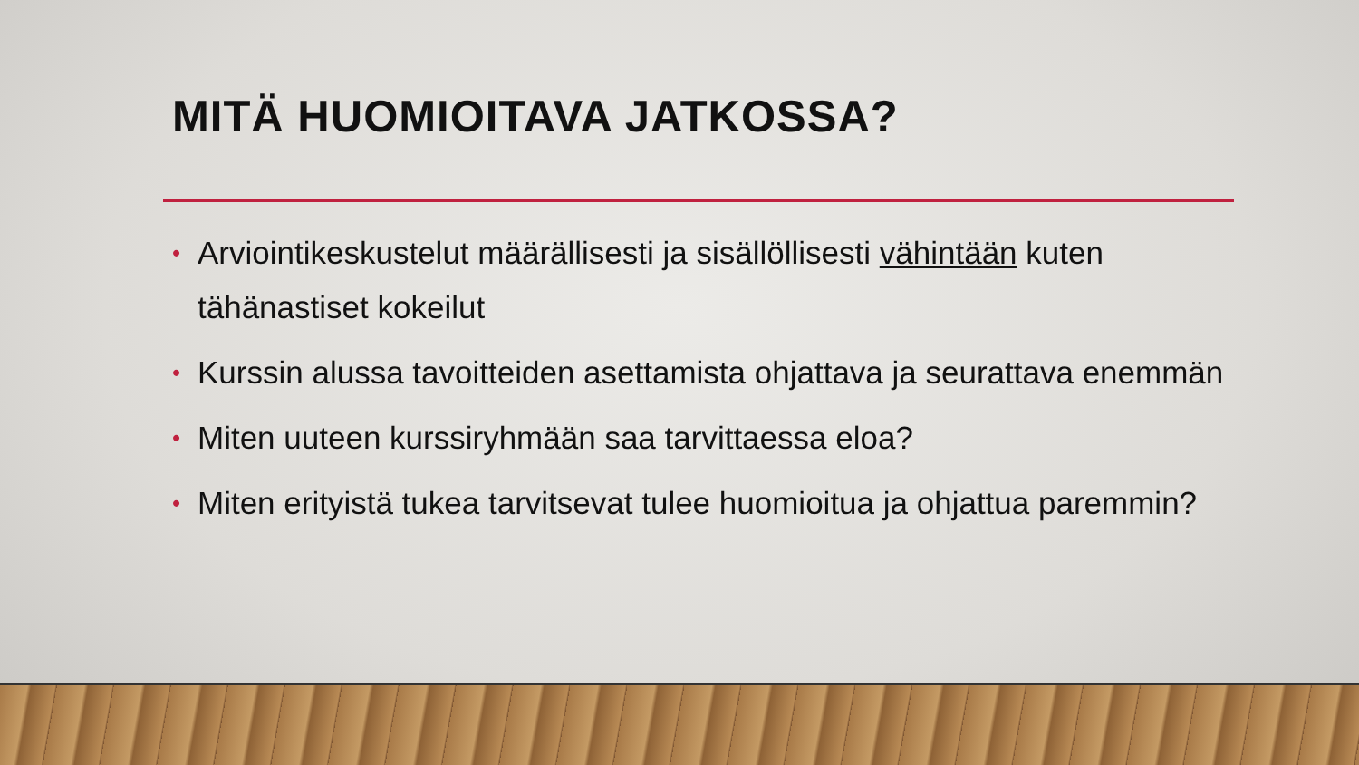MITÄ HUOMIOITAVA JATKOSSA?
• Arviointikeskustelut määrällisesti ja sisällöllisesti vähintään kuten tähänastiset kokeilut
• Kurssin alussa tavoitteiden asettamista ohjattava ja seurattava enemmän
• Miten uuteen kurssiryhmään saa tarvittaessa eloa?
• Miten erityistä tukea tarvitsevat tulee huomioitua ja ohjattua paremmin?